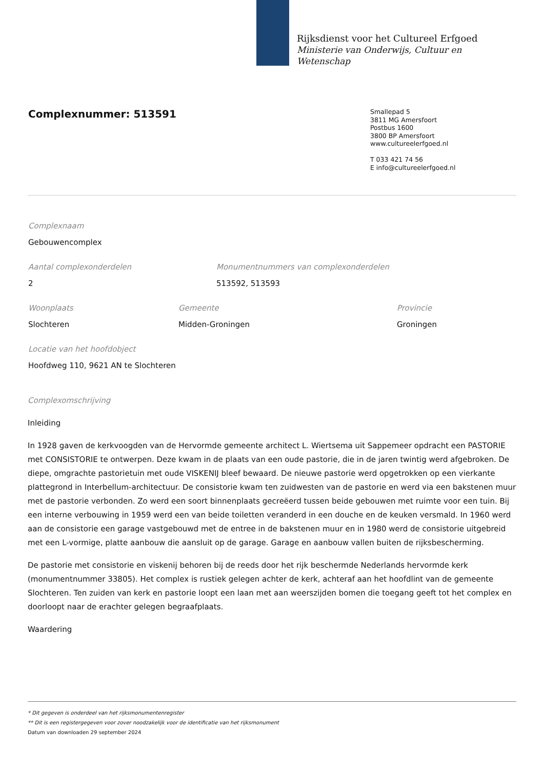Rijksdienst voor het Cultureel Erfgoed
Ministerie van Onderwijs, Cultuur en
Wetenschap
Complexnummer: 513591
Smallepad 5
3811 MG Amersfoort
Postbus 1600
3800 BP Amersfoort
www.cultureelerfgoed.nl
T 033 421 74 56
E info@cultureelerfgoed.nl
Complexnaam
Gebouwencomplex
Aantal complexonderdelen
2
Monumentnummers van complexonderdelen
513592, 513593
Woonplaats
Slochteren
Gemeente
Midden-Groningen
Provincie
Groningen
Locatie van het hoofdobject
Hoofdweg 110, 9621 AN te Slochteren
Complexomschrijving
Inleiding
In 1928 gaven de kerkvoogden van de Hervormde gemeente architect L. Wiertsema uit Sappemeer opdracht een PASTORIE met CONSISTORIE te ontwerpen. Deze kwam in de plaats van een oude pastorie, die in de jaren twintig werd afgebroken. De diepe, omgrachte pastorietuin met oude VISKENIJ bleef bewaard. De nieuwe pastorie werd opgetrokken op een vierkante plattegrond in Interbellum-architectuur. De consistorie kwam ten zuidwesten van de pastorie en werd via een bakstenen muur met de pastorie verbonden. Zo werd een soort binnenplaats gecreëerd tussen beide gebouwen met ruimte voor een tuin. Bij een interne verbouwing in 1959 werd een van beide toiletten veranderd in een douche en de keuken versmald. In 1960 werd aan de consistorie een garage vastgebouwd met de entree in de bakstenen muur en in 1980 werd de consistorie uitgebreid met een L-vormige, platte aanbouw die aansluit op de garage. Garage en aanbouw vallen buiten de rijksbescherming.
De pastorie met consistorie en viskenij behoren bij de reeds door het rijk beschermde Nederlands hervormde kerk (monumentnummer 33805). Het complex is rustiek gelegen achter de kerk, achteraf aan het hoofdlint van de gemeente Slochteren. Ten zuiden van kerk en pastorie loopt een laan met aan weerszijden bomen die toegang geeft tot het complex en doorloopt naar de erachter gelegen begraafplaats.
Waardering
* Dit gegeven is onderdeel van het rijksmonumentenregister
** Dit is een registergegeven voor zover noodzakelijk voor de identificatie van het rijksmonument
Datum van downloaden 29 september 2024